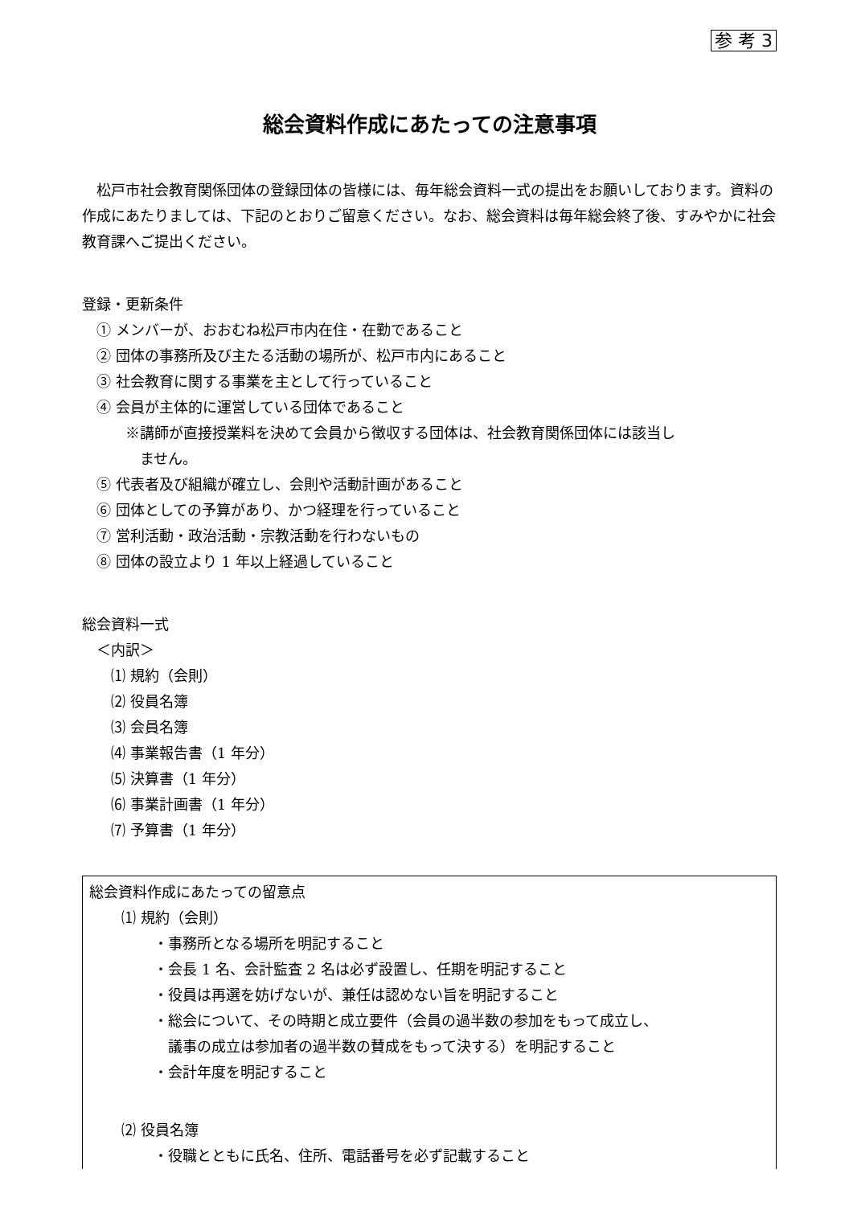参 考 3
総会資料作成にあたっての注意事項
松戸市社会教育関係団体の登録団体の皆様には、毎年総会資料一式の提出をお願いしております。資料の作成にあたりましては、下記のとおりご留意ください。なお、総会資料は毎年総会終了後、すみやかに社会教育課へご提出ください。
登録・更新条件
① メンバーが、おおむね松戸市内在住・在勤であること
② 団体の事務所及び主たる活動の場所が、松戸市内にあること
③ 社会教育に関する事業を主として行っていること
④ 会員が主体的に運営している団体であること
※講師が直接授業料を決めて会員から徴収する団体は、社会教育関係団体には該当し
ません。
⑤ 代表者及び組織が確立し、会則や活動計画があること
⑥ 団体としての予算があり、かつ経理を行っていること
⑦ 営利活動・政治活動・宗教活動を行わないもの
⑧ 団体の設立より 1 年以上経過していること
総会資料一式
＜内訳＞
⑴ 規約（会則）
⑵ 役員名簿
⑶ 会員名簿
⑷ 事業報告書（1 年分）
⑸ 決算書（1 年分）
⑹ 事業計画書（1 年分）
⑺ 予算書（1 年分）
総会資料作成にあたっての留意点
⑴ 規約（会則）
・事務所となる場所を明記すること
・会長 1 名、会計監査 2 名は必ず設置し、任期を明記すること
・役員は再選を妨げないが、兼任は認めない旨を明記すること
・総会について、その時期と成立要件（会員の過半数の参加をもって成立し、
議事の成立は参加者の過半数の賛成をもって決する）を明記すること
・会計年度を明記すること
⑵ 役員名簿
・役職とともに氏名、住所、電話番号を必ず記載すること